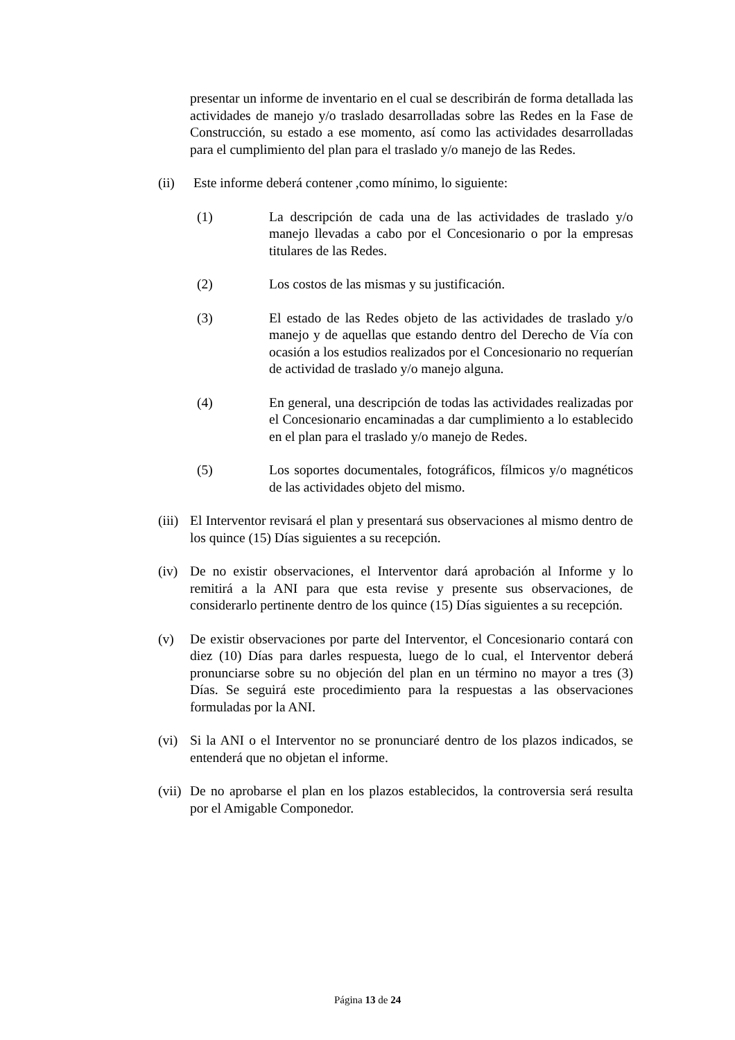presentar un informe de inventario en el cual se describirán de forma detallada las actividades de manejo y/o traslado desarrolladas sobre las Redes en la Fase de Construcción, su estado a ese momento, así como las actividades desarrolladas para el cumplimiento del plan para el traslado y/o manejo de las Redes.
(ii)
Este informe deberá contener ,como mínimo, lo siguiente:
(1) La descripción de cada una de las actividades de traslado y/o manejo llevadas a cabo por el Concesionario o por la empresas titulares de las Redes.
(2) Los costos de las mismas y su justificación.
(3) El estado de las Redes objeto de las actividades de traslado y/o manejo y de aquellas que estando dentro del Derecho de Vía con ocasión a los estudios realizados por el Concesionario no requerían de actividad de traslado y/o manejo alguna.
(4) En general, una descripción de todas las actividades realizadas por el Concesionario encaminadas a dar cumplimiento a lo establecido en el plan para el traslado y/o manejo de Redes.
(5) Los soportes documentales, fotográficos, fílmicos y/o magnéticos de las actividades objeto del mismo.
(iii)
El Interventor revisará el plan y presentará sus observaciones al mismo dentro de los quince (15) Días siguientes a su recepción.
(iv)
De no existir observaciones, el Interventor dará aprobación al Informe y lo remitirá a la ANI para que esta revise y presente sus observaciones, de considerarlo pertinente dentro de los quince (15) Días siguientes a su recepción.
(v) De existir observaciones por parte del Interventor, el Concesionario contará con diez (10) Días para darles respuesta, luego de lo cual, el Interventor deberá pronunciarse sobre su no objeción del plan en un término no mayor a tres (3) Días. Se seguirá este procedimiento para la respuestas a las observaciones formuladas por la ANI.
(vi)
Si la ANI o el Interventor no se pronunciaré dentro de los plazos indicados, se entenderá que no objetan el informe.
(vii)
De no aprobarse el plan en los plazos establecidos, la controversia será resulta por el Amigable Componedor.
Página 13 de 24